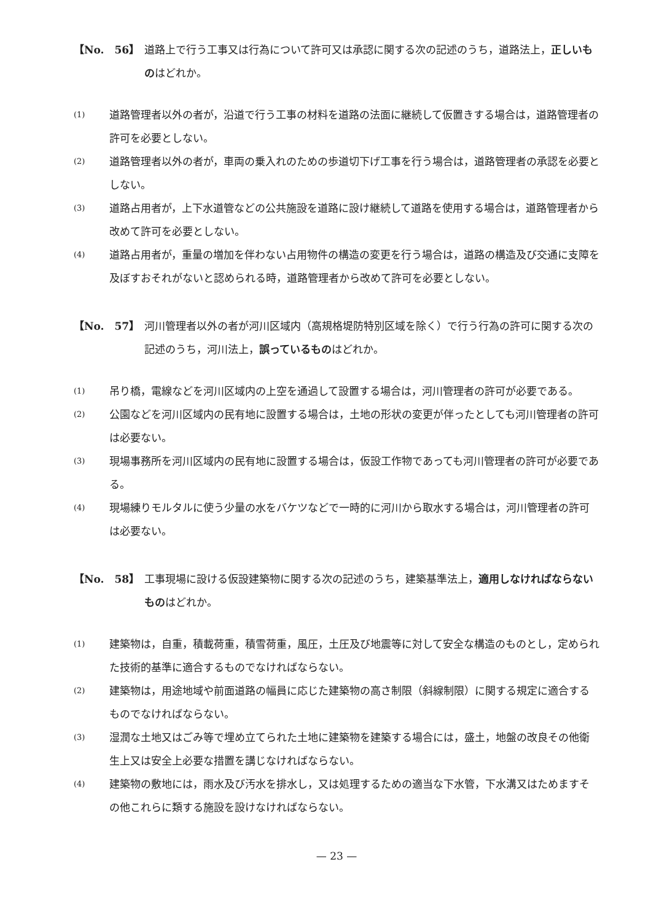【No.　56】 道路上で行う工事又は行為について許可又は承認に関する次の記述のうち，道路法上，正しいものはどれか。
(1)
道路管理者以外の者が，沿道で行う工事の材料を道路の法面に継続して仮置きする場合は，道路管理者の許可を必要としない。
(2)
道路管理者以外の者が，車両の乗入れのための歩道切下げ工事を行う場合は，道路管理者の承認を必要としない。
(3)
道路占用者が，上下水道管などの公共施設を道路に設け継続して道路を使用する場合は，道路管理者から改めて許可を必要としない。
(4)
道路占用者が，重量の増加を伴わない占用物件の構造の変更を行う場合は，道路の構造及び交通に支障を及ぼすおそれがないと認められる時，道路管理者から改めて許可を必要としない。
【No.　57】 河川管理者以外の者が河川区域内（高規格堤防特別区域を除く）で行う行為の許可に関する次の記述のうち，河川法上，誤っているものはどれか。
(1)
吊り橋，電線などを河川区域内の上空を通過して設置する場合は，河川管理者の許可が必要である。
(2)
公園などを河川区域内の民有地に設置する場合は，土地の形状の変更が伴ったとしても河川管理者の許可は必要ない。
(3)
現場事務所を河川区域内の民有地に設置する場合は，仮設工作物であっても河川管理者の許可が必要である。
(4)
現場練りモルタルに使う少量の水をバケツなどで一時的に河川から取水する場合は，河川管理者の許可は必要ない。
【No.　58】 工事現場に設ける仮設建築物に関する次の記述のうち，建築基準法上，適用しなければならないものはどれか。
(1)
建築物は，自重，積載荷重，積雪荷重，風圧，土圧及び地震等に対して安全な構造のものとし，定められた技術的基準に適合するものでなければならない。
(2)
建築物は，用途地域や前面道路の幅員に応じた建築物の高さ制限（斜線制限）に関する規定に適合するものでなければならない。
(3)
湿潤な土地又はごみ等で埋め立てられた土地に建築物を建築する場合には，盛土，地盤の改良その他衛生上又は安全上必要な措置を講じなければならない。
(4)
建築物の敷地には，雨水及び汚水を排水し，又は処理するための適当な下水管，下水溝又はためますその他これらに類する施設を設けなければならない。
— 23 —